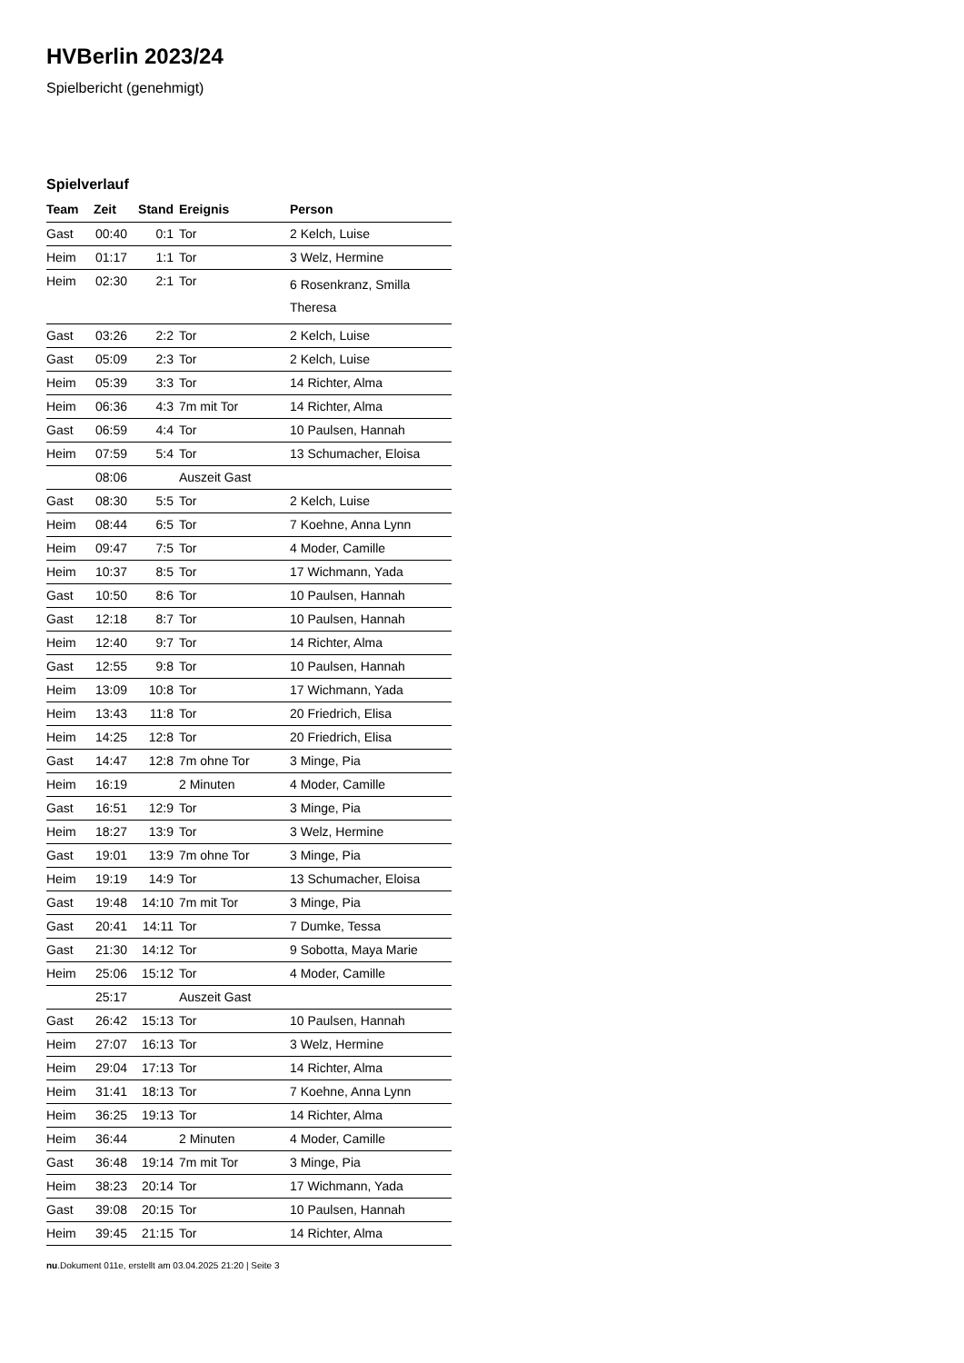HVBerlin 2023/24
Spielbericht (genehmigt)
Spielverlauf
| Team | Zeit | Stand | Ereignis | Person |
| --- | --- | --- | --- | --- |
| Gast | 00:40 | 0:1 | Tor | 2 Kelch, Luise |
| Heim | 01:17 | 1:1 | Tor | 3 Welz, Hermine |
| Heim | 02:30 | 2:1 | Tor | 6 Rosenkranz, Smilla Theresa |
| Gast | 03:26 | 2:2 | Tor | 2 Kelch, Luise |
| Gast | 05:09 | 2:3 | Tor | 2 Kelch, Luise |
| Heim | 05:39 | 3:3 | Tor | 14 Richter, Alma |
| Heim | 06:36 | 4:3 | 7m mit Tor | 14 Richter, Alma |
| Gast | 06:59 | 4:4 | Tor | 10 Paulsen, Hannah |
| Heim | 07:59 | 5:4 | Tor | 13 Schumacher, Eloisa |
| | 08:06 | | Auszeit Gast | |
| Gast | 08:30 | 5:5 | Tor | 2 Kelch, Luise |
| Heim | 08:44 | 6:5 | Tor | 7 Koehne, Anna Lynn |
| Heim | 09:47 | 7:5 | Tor | 4 Moder, Camille |
| Heim | 10:37 | 8:5 | Tor | 17 Wichmann, Yada |
| Gast | 10:50 | 8:6 | Tor | 10 Paulsen, Hannah |
| Gast | 12:18 | 8:7 | Tor | 10 Paulsen, Hannah |
| Heim | 12:40 | 9:7 | Tor | 14 Richter, Alma |
| Gast | 12:55 | 9:8 | Tor | 10 Paulsen, Hannah |
| Heim | 13:09 | 10:8 | Tor | 17 Wichmann, Yada |
| Heim | 13:43 | 11:8 | Tor | 20 Friedrich, Elisa |
| Heim | 14:25 | 12:8 | Tor | 20 Friedrich, Elisa |
| Gast | 14:47 | 12:8 | 7m ohne Tor | 3 Minge, Pia |
| Heim | 16:19 | | 2 Minuten | 4 Moder, Camille |
| Gast | 16:51 | 12:9 | Tor | 3 Minge, Pia |
| Heim | 18:27 | 13:9 | Tor | 3 Welz, Hermine |
| Gast | 19:01 | 13:9 | 7m ohne Tor | 3 Minge, Pia |
| Heim | 19:19 | 14:9 | Tor | 13 Schumacher, Eloisa |
| Gast | 19:48 | 14:10 | 7m mit Tor | 3 Minge, Pia |
| Gast | 20:41 | 14:11 | Tor | 7 Dumke, Tessa |
| Gast | 21:30 | 14:12 | Tor | 9 Sobotta, Maya Marie |
| Heim | 25:06 | 15:12 | Tor | 4 Moder, Camille |
| | 25:17 | | Auszeit Gast | |
| Gast | 26:42 | 15:13 | Tor | 10 Paulsen, Hannah |
| Heim | 27:07 | 16:13 | Tor | 3 Welz, Hermine |
| Heim | 29:04 | 17:13 | Tor | 14 Richter, Alma |
| Heim | 31:41 | 18:13 | Tor | 7 Koehne, Anna Lynn |
| Heim | 36:25 | 19:13 | Tor | 14 Richter, Alma |
| Heim | 36:44 | | 2 Minuten | 4 Moder, Camille |
| Gast | 36:48 | 19:14 | 7m mit Tor | 3 Minge, Pia |
| Heim | 38:23 | 20:14 | Tor | 17 Wichmann, Yada |
| Gast | 39:08 | 20:15 | Tor | 10 Paulsen, Hannah |
| Heim | 39:45 | 21:15 | Tor | 14 Richter, Alma |
nu.Dokument 011e, erstellt am 03.04.2025 21:20 | Seite 3